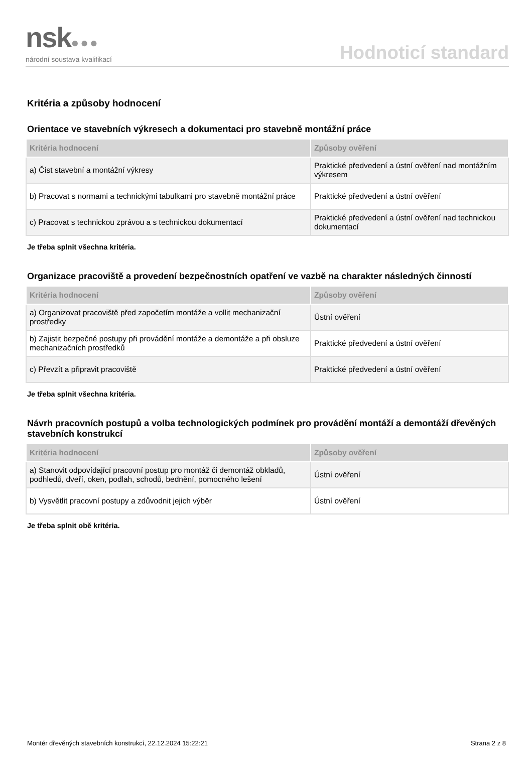nsk●●●
národní soustava kvalifikací
Hodnoticí standard
Kritéria a způsoby hodnocení
Orientace ve stavebních výkresech a dokumentaci pro stavebně montážní práce
| Kritéria hodnocení | Způsoby ověření |
| --- | --- |
| a) Číst stavební a montážní výkresy | Praktické předvedení a ústní ověření nad montážním výkresem |
| b) Pracovat s normami a technickými tabulkami pro stavebně montážní práce | Praktické předvedení a ústní ověření |
| c) Pracovat s technickou zprávou a s technickou dokumentací | Praktické předvedení a ústní ověření nad technickou dokumentací |
Je třeba splnit všechna kritéria.
Organizace pracoviště a provedení bezpečnostních opatření ve vazbě na charakter následných činností
| Kritéria hodnocení | Způsoby ověření |
| --- | --- |
| a) Organizovat pracoviště před započetím montáže a vollit mechanizační prostředky | Ústní ověření |
| b) Zajistit bezpečné postupy při provádění montáže a demontáže a při obsluze mechanizačních prostředků | Praktické předvedení a ústní ověření |
| c) Převzít a připravit pracoviště | Praktické předvedení a ústní ověření |
Je třeba splnit všechna kritéria.
Návrh pracovních postupů a volba technologických podmínek pro provádění montáží a demontáží dřevěných stavebních konstrukcí
| Kritéria hodnocení | Způsoby ověření |
| --- | --- |
| a) Stanovit odpovídající pracovní postup pro montáž či demontáž obkladů, podhledů, dveří, oken, podlah, schodů, bednění, pomocného lešení | Ústní ověření |
| b) Vysvětlit pracovní postupy a zdůvodnit jejich výběr | Ústní ověření |
Je třeba splnit obě kritéria.
Montér dřevěných stavebních konstrukcí, 22.12.2024 15:22:21 Strana 2 z 8